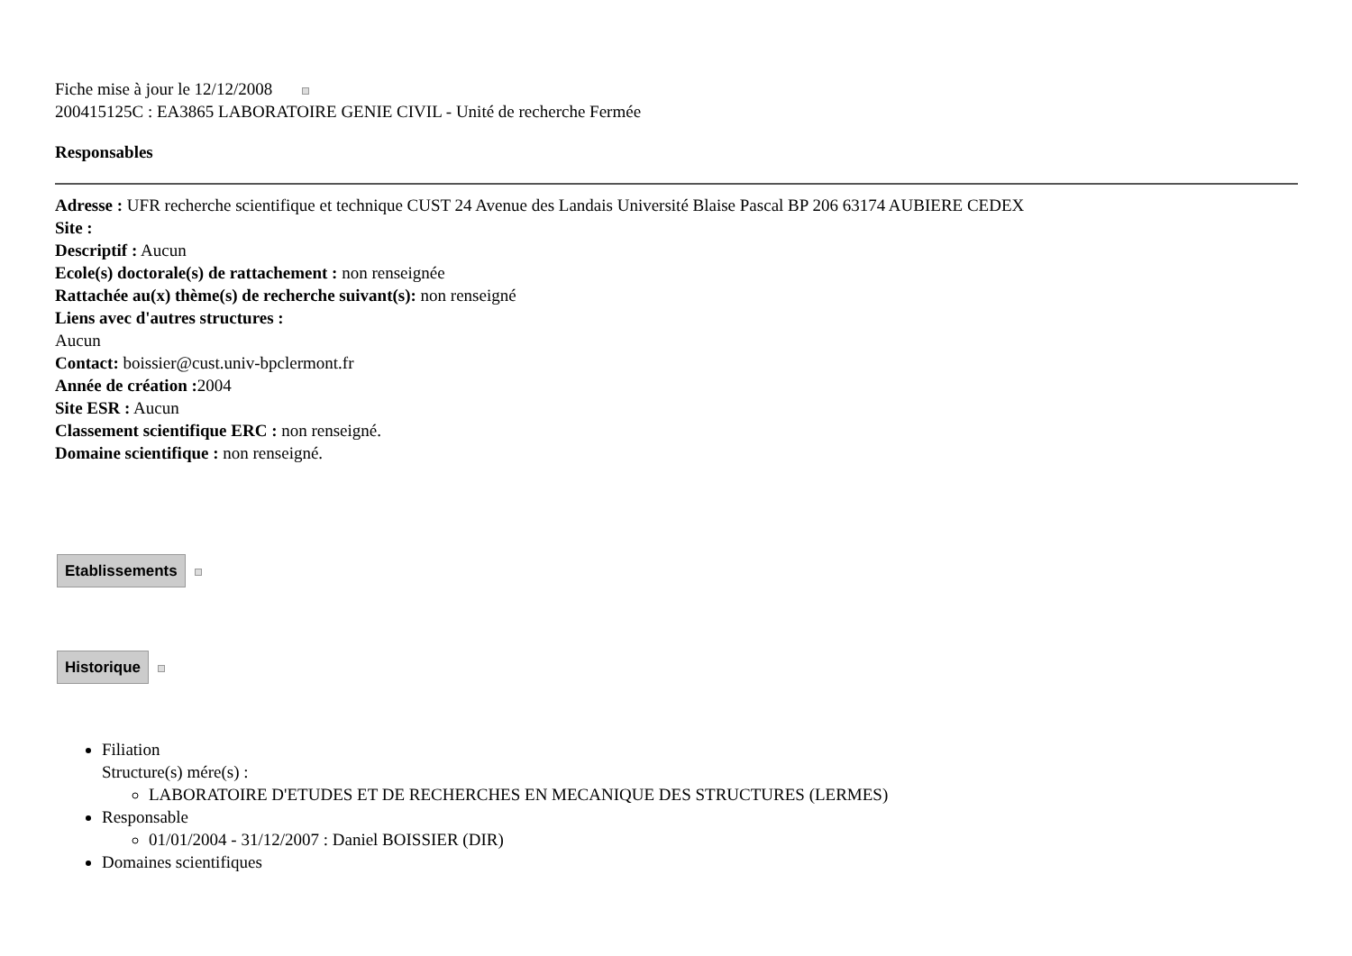Fiche mise à jour le 12/12/2008
200415125C : EA3865 LABORATOIRE GENIE CIVIL - Unité de recherche Fermée
Responsables
Adresse : UFR recherche scientifique et technique CUST 24 Avenue des Landais Université Blaise Pascal BP 206 63174 AUBIERE CEDEX
Site :
Descriptif : Aucun
Ecole(s) doctorale(s) de rattachement : non renseignée
Rattachée au(x) thème(s) de recherche suivant(s): non renseigné
Liens avec d'autres structures :
Aucun
Contact: boissier@cust.univ-bpclermont.fr
Année de création : 2004
Site ESR : Aucun
Classement scientifique ERC : non renseigné.
Domaine scientifique : non renseigné.
Etablissements
Historique
Filiation
Structure(s) mére(s) :
LABORATOIRE D'ETUDES ET DE RECHERCHES EN MECANIQUE DES STRUCTURES (LERMES)
Responsable
01/01/2004 - 31/12/2007 : Daniel BOISSIER (DIR)
Domaines scientifiques